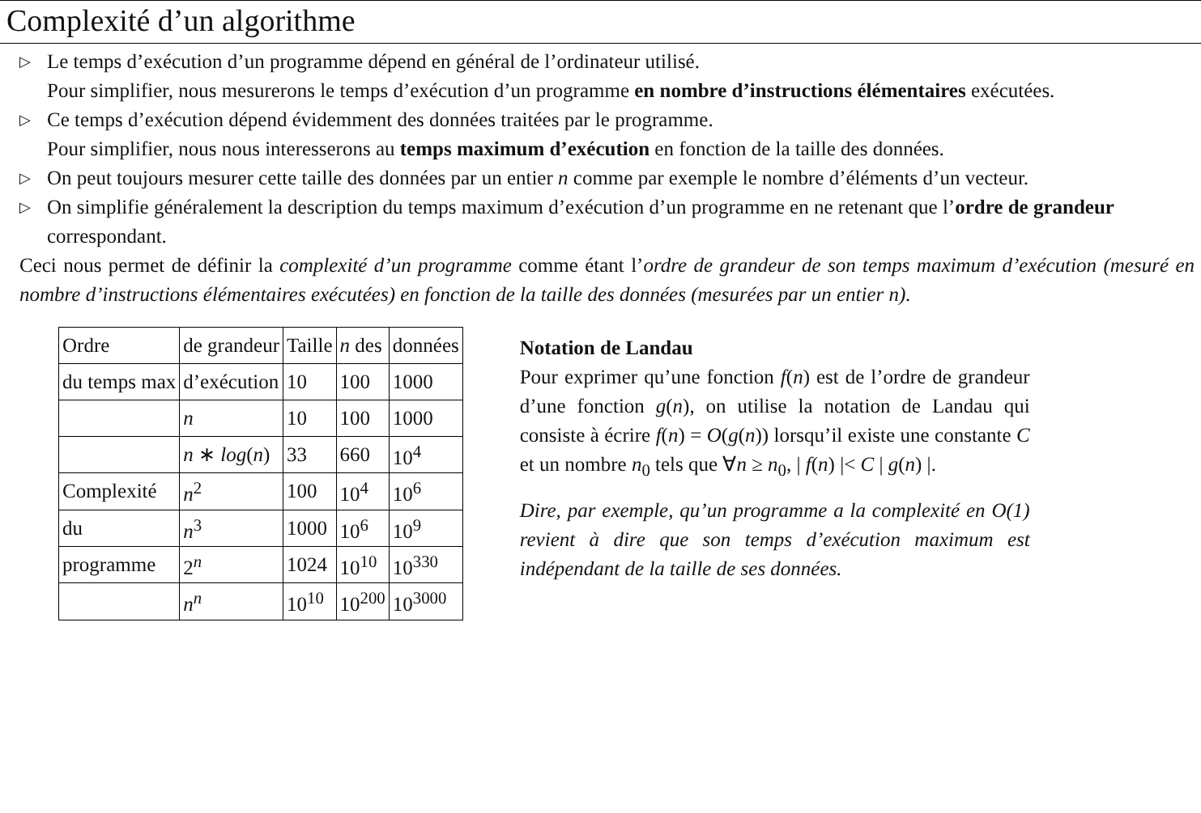Complexité d’un algorithme
▷ Le temps d’exécution d’un programme dépend en général de l’ordinateur utilisé.
Pour simplifier, nous mesurerons le temps d’exécution d’un programme en nombre d’instructions élémentaires exécutées.
▷ Ce temps d’exécution dépend évidemment des données traitées par le programme.
Pour simplifier, nous nous interesserons au temps maximum d’exécution en fonction de la taille des données.
▷ On peut toujours mesurer cette taille des données par un entier n comme par exemple le nombre d’éléments d’un vecteur.
▷ On simplifie généralement la description du temps maximum d’exécution d’un programme en ne retenant que l’ordre de grandeur correspondant.
Ceci nous permet de définir la complexité d’un programme comme étant l’ordre de grandeur de son temps maximum d’exécution (mesuré en nombre d’instructions élémentaires exécutées) en fonction de la taille des données (mesurées par un entier n).
| Ordre | de grandeur | Taille | n des | données |
| du temps max | d’exécution | 10 | 100 | 1000 |
| | n | 10 | 100 | 1000 |
| | n ∗ log ( n ) | 33 | 660 | 10<sup>4</sup> |
| Complexité | n<sup>2</sup> | 100 | 10<sup>4</sup> | 10<sup>6</sup> |
| du | n<sup>3</sup> | 1000 | 10<sup>6</sup> | 10<sup>9</sup> |
| programme | 2<sup>n</sup> | 1024 | 10<sup>10</sup> | 10<sup>330</sup> |
| | n<sup>n</sup> | 10<sup>10</sup> | 10<sup>200</sup> | 10<sup>3000</sup> |
Notation de Landau
Pour exprimer qu’une fonction f(n) est de l’ordre de grandeur d’une fonction g(n), on utilise la notation de Landau qui consiste à écrire f(n) = O(g(n)) lorsqu’il existe une constante C et un nombre n<sub>0</sub> tels que ∀n ≥ n<sub>0</sub>, | f(n) |< C | g(n) |.
Dire, par exemple, qu’un programme a la complexité en O(1) revient à dire que son temps d’exécution maximum est indépendant de la taille de ses données.